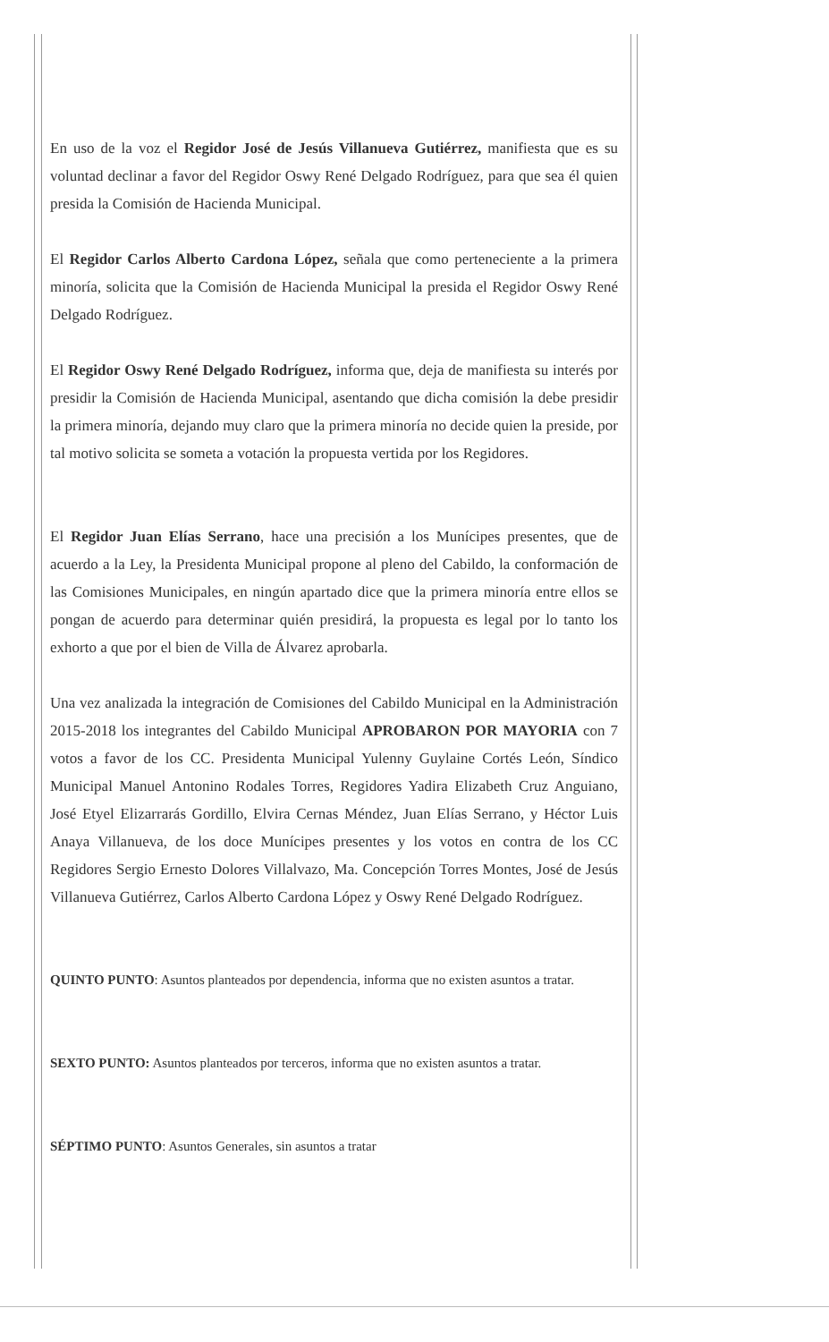En uso de la voz el Regidor José de Jesús Villanueva Gutiérrez, manifiesta que es su voluntad declinar a favor del Regidor Oswy René Delgado Rodríguez, para que sea él quien presida la Comisión de Hacienda Municipal.
El Regidor Carlos Alberto Cardona López, señala que como perteneciente a la primera minoría, solicita que la Comisión de Hacienda Municipal la presida el Regidor Oswy René Delgado Rodríguez.
El Regidor Oswy René Delgado Rodríguez, informa que, deja de manifiesta su interés por presidir la Comisión de Hacienda Municipal, asentando que dicha comisión la debe presidir la primera minoría, dejando muy claro que la primera minoría no decide quien la preside, por tal motivo solicita se someta a votación la propuesta vertida por los Regidores.
El Regidor Juan Elías Serrano, hace una precisión a los Munícipes presentes, que de acuerdo a la Ley, la Presidenta Municipal propone al pleno del Cabildo, la conformación de las Comisiones Municipales, en ningún apartado dice que la primera minoría entre ellos se pongan de acuerdo para determinar quién presidirá, la propuesta es legal por lo tanto los exhorto a que por el bien de Villa de Álvarez aprobarla.
Una vez analizada la integración de Comisiones del Cabildo Municipal en la Administración 2015-2018 los integrantes del Cabildo Municipal APROBARON POR MAYORIA con 7 votos a favor de los CC. Presidenta Municipal Yulenny Guylaine Cortés León, Síndico Municipal Manuel Antonino Rodales Torres, Regidores Yadira Elizabeth Cruz Anguiano, José Etyel Elizarrarás Gordillo, Elvira Cernas Méndez, Juan Elías Serrano, y Héctor Luis Anaya Villanueva, de los doce Munícipes presentes y los votos en contra de los CC Regidores Sergio Ernesto Dolores Villalvazo, Ma. Concepción Torres Montes, José de Jesús Villanueva Gutiérrez, Carlos Alberto Cardona López y Oswy René Delgado Rodríguez.
QUINTO PUNTO: Asuntos planteados por dependencia, informa que no existen asuntos a tratar.
SEXTO PUNTO: Asuntos planteados por terceros, informa que no existen asuntos a tratar.
SÉPTIMO PUNTO: Asuntos Generales, sin asuntos a tratar